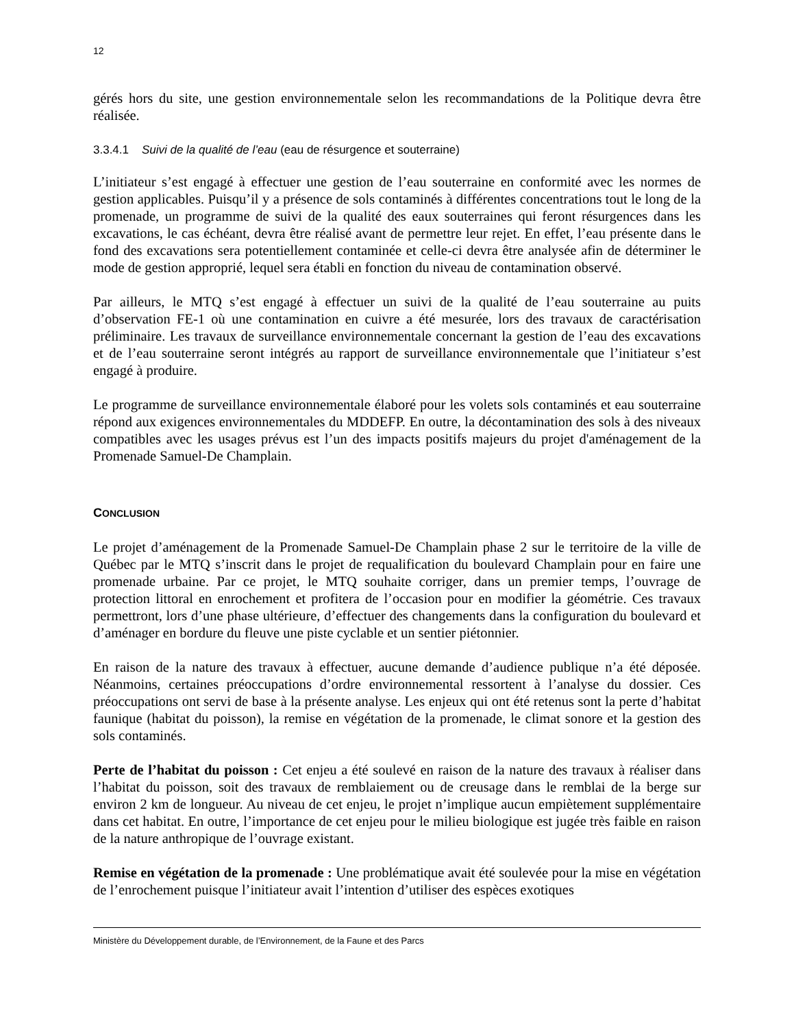12
gérés hors du site, une gestion environnementale selon les recommandations de la Politique devra être réalisée.
3.3.4.1 Suivi de la qualité de l’eau (eau de résurgence et souterraine)
L’initiateur s’est engagé à effectuer une gestion de l’eau souterraine en conformité avec les normes de gestion applicables. Puisqu’il y a présence de sols contaminés à différentes concentrations tout le long de la promenade, un programme de suivi de la qualité des eaux souterraines qui feront résurgences dans les excavations, le cas échéant, devra être réalisé avant de permettre leur rejet. En effet, l’eau présente dans le fond des excavations sera potentiellement contaminée et celle-ci devra être analysée afin de déterminer le mode de gestion approprié, lequel sera établi en fonction du niveau de contamination observé.
Par ailleurs, le MTQ s’est engagé à effectuer un suivi de la qualité de l’eau souterraine au puits d’observation FE-1 où une contamination en cuivre a été mesurée, lors des travaux de caractérisation préliminaire. Les travaux de surveillance environnementale concernant la gestion de l’eau des excavations et de l’eau souterraine seront intégrés au rapport de surveillance environnementale que l’initiateur s’est engagé à produire.
Le programme de surveillance environnementale élaboré pour les volets sols contaminés et eau souterraine répond aux exigences environnementales du MDDEFP. En outre, la décontamination des sols à des niveaux compatibles avec les usages prévus est l’un des impacts positifs majeurs du projet d'aménagement de la Promenade Samuel-De Champlain.
CONCLUSION
Le projet d’aménagement de la Promenade Samuel-De Champlain phase 2 sur le territoire de la ville de Québec par le MTQ s’inscrit dans le projet de requalification du boulevard Champlain pour en faire une promenade urbaine. Par ce projet, le MTQ souhaite corriger, dans un premier temps, l’ouvrage de protection littoral en enrochement et profitera de l’occasion pour en modifier la géométrie. Ces travaux permettront, lors d’une phase ultérieure, d’effectuer des changements dans la configuration du boulevard et d’aménager en bordure du fleuve une piste cyclable et un sentier piétonnier.
En raison de la nature des travaux à effectuer, aucune demande d’audience publique n’a été déposée. Néanmoins, certaines préoccupations d’ordre environnemental ressortent à l’analyse du dossier. Ces préoccupations ont servi de base à la présente analyse. Les enjeux qui ont été retenus sont la perte d’habitat faunique (habitat du poisson), la remise en végétation de la promenade, le climat sonore et la gestion des sols contaminés.
Perte de l’habitat du poisson : Cet enjeu a été soulevé en raison de la nature des travaux à réaliser dans l’habitat du poisson, soit des travaux de remblaiement ou de creusage dans le remblai de la berge sur environ 2 km de longueur. Au niveau de cet enjeu, le projet n’implique aucun empiètement supplémentaire dans cet habitat. En outre, l’importance de cet enjeu pour le milieu biologique est jugée très faible en raison de la nature anthropique de l’ouvrage existant.
Remise en végétation de la promenade : Une problématique avait été soulevée pour la mise en végétation de l’enrochement puisque l’initiateur avait l’intention d’utiliser des espèces exotiques
Ministère du Développement durable, de l’Environnement, de la Faune et des Parcs